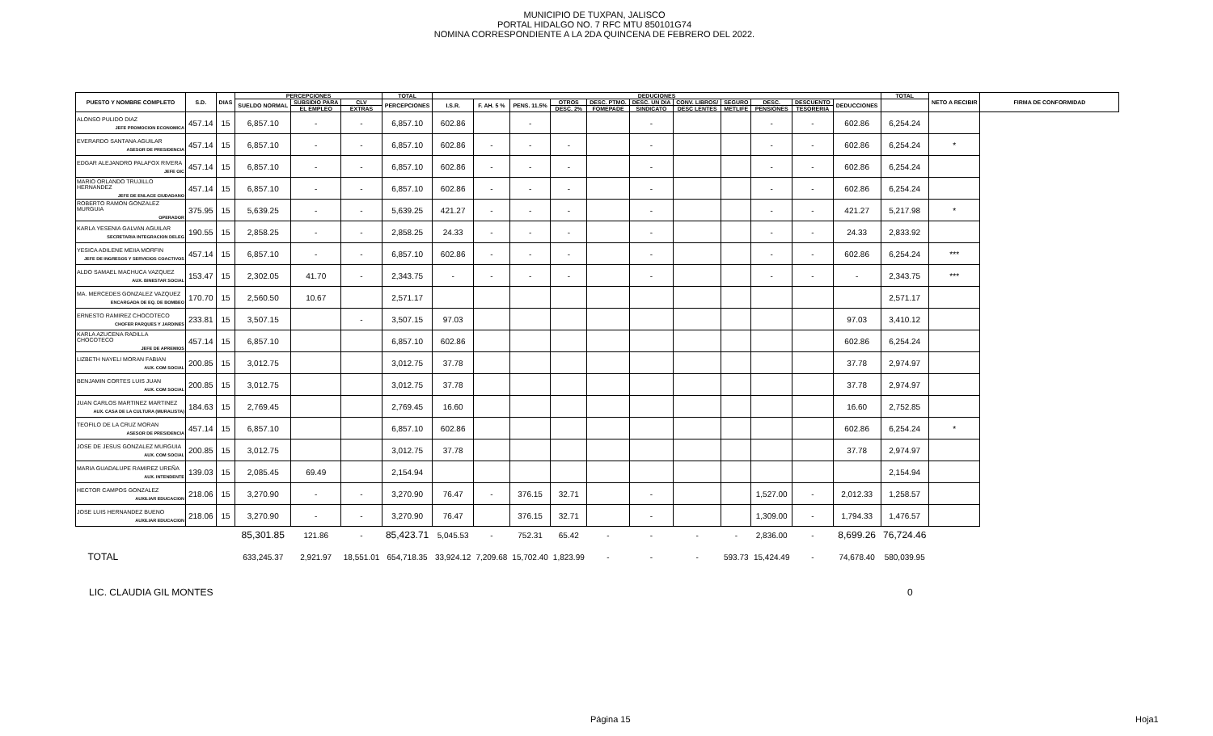MUNICIPIO DE TUXPAN, JALISCO
PORTAL HIDALGO NO. 7 RFC MTU 850101G74
NOMINA CORRESPONDIENTE A LA 2DA QUINCENA DE FEBRERO DEL 2022.
| PUESTO Y NOMBRE COMPLETO | S.D. | DIAS | PERCEPCIONES | | | TOTAL | DEDUCIONES | | | | | | | | | | | TOTAL | NETO A RECIBIR | FIRMA DE CONFORMIDAD |
| --- | --- | --- | --- | --- | --- | --- | --- | --- | --- | --- | --- | --- | --- | --- | --- | --- | --- | --- | --- | --- |
| | | | SUELDO NORMAL | SUBSIDIO PARA | CLV | PERCEPCIONES | I.S.R. | F. AH. 5 % | PENS. 11.5% | OTROS | DESC. PTMO. | DESC. UN DIA | CONV. LIBROS/ | SEGURO | DESC. | DESCUENTO | DEDUCCIONES | | | |
| | | | | EL EMPLEO | EXTRAS | | | | | DESC. 2% | FOMEPADE | SINDICATO | DESC LENTES | METLIFE | PENSIONES | TESORERIA | | | | |
| ALONSO PULIDO DIAZ JEFE PROMOCION ECONOMICA | 457.14 | 15 | 6,857.10 | - | - | 6,857.10 | 602.86 | | - | | | - | | | - | - | 602.86 | 6,254.24 | | |
| EVERARDO SANTANA AGUILAR ASESOR DE PRESIDENCIA | 457.14 | 15 | 6,857.10 | - | - | 6,857.10 | 602.86 | - | - | - | | - | | | - | - | 602.86 | 6,254.24 | * | |
| EDGAR ALEJANDRO PALAFOX RIVERA JEFE OIC | 457.14 | 15 | 6,857.10 | - | - | 6,857.10 | 602.86 | - | - | - | | - | | | - | - | 602.86 | 6,254.24 | | |
| MARIO ORLANDO TRUJILLO HERNANDEZ JEFE DE ENLACE CIUDADANO | 457.14 | 15 | 6,857.10 | - | - | 6,857.10 | 602.86 | - | - | - | | - | | | - | - | 602.86 | 6,254.24 | | |
| ROBERTO RAMON GONZALEZ MURGUIA OPERADOR | 375.95 | 15 | 5,639.25 | - | - | 5,639.25 | 421.27 | - | - | - | | - | | | - | - | 421.27 | 5,217.98 | * | |
| KARLA YESENIA GALVAN AGUILAR SECRETARIA INTEGRACION DELEG | 190.55 | 15 | 2,858.25 | - | - | 2,858.25 | 24.33 | - | - | - | | - | | | - | - | 24.33 | 2,833.92 | | |
| YESICA ADILENE MEIIA MORFIN JEFE DE INGRESOS Y SERVICIOS COACTIVOS | 457.14 | 15 | 6,857.10 | - | - | 6,857.10 | 602.86 | - | - | - | | - | | | - | - | 602.86 | 6,254.24 | *** | |
| ALDO SAMAEL MACHUCA VAZQUEZ AUX. BINESTAR SOCIAL | 153.47 | 15 | 2,302.05 | 41.70 | - | 2,343.75 | - | - | - | - | | - | | | - | - | - | 2,343.75 | *** | |
| MA. MERCEDES GONZALEZ VAZQUEZ ENCARGADA DE EQ. DE BOMBEO | 170.70 | 15 | 2,560.50 | 10.67 | | 2,571.17 | | | | | | | | | | | | 2,571.17 | | |
| ERNESTO RAMIREZ CHOCOTECO CHOFER PARQUES Y JARDINES | 233.81 | 15 | 3,507.15 | | - | 3,507.15 | 97.03 | | | | | | | | | | 97.03 | 3,410.12 | | |
| KARLA AZUCENA RADILLA CHOCOTECO JEFE DE APREMIOS | 457.14 | 15 | 6,857.10 | | | 6,857.10 | 602.86 | | | | | | | | | | 602.86 | 6,254.24 | | |
| LIZBETH NAYELI MORAN FABIAN AUX. COM SOCIAL | 200.85 | 15 | 3,012.75 | | | 3,012.75 | 37.78 | | | | | | | | | | 37.78 | 2,974.97 | | |
| BENJAMIN CORTES LUIS JUAN AUX. COM SOCIAL | 200.85 | 15 | 3,012.75 | | | 3,012.75 | 37.78 | | | | | | | | | | 37.78 | 2,974.97 | | |
| JUAN CARLOS MARTINEZ MARTINEZ AUX. CASA DE LA CULTURA (MURALISTA) | 184.63 | 15 | 2,769.45 | | | 2,769.45 | 16.60 | | | | | | | | | | 16.60 | 2,752.85 | | |
| TEOFILO DE LA CRUZ MORAN ASESOR DE PRESIDENCIA | 457.14 | 15 | 6,857.10 | | | 6,857.10 | 602.86 | | | | | | | | | | 602.86 | 6,254.24 | * | |
| JOSE DE JESUS GONZALEZ MURGUIA AUX. COM SOCIAL | 200.85 | 15 | 3,012.75 | | | 3,012.75 | 37.78 | | | | | | | | | | 37.78 | 2,974.97 | | |
| MARIA GUADALUPE RAMIREZ UREÑA AUX. INTENDENTE | 139.03 | 15 | 2,085.45 | 69.49 | | 2,154.94 | | | | | | | | | | | | 2,154.94 | | |
| HECTOR CAMPOS GONZALEZ AUXILIAR EDUCACION | 218.06 | 15 | 3,270.90 | - | - | 3,270.90 | 76.47 | - | 376.15 | 32.71 | | - | | | 1,527.00 | - | 2,012.33 | 1,258.57 | | |
| JOSE LUIS HERNANDEZ BUENO AUXILIAR EDUCACION | 218.06 | 15 | 3,270.90 | - | - | 3,270.90 | 76.47 | | 376.15 | 32.71 | | - | | | 1,309.00 | - | 1,794.33 | 1,476.57 | | |
| | | | 85,301.85 | 121.86 | - | 85,423.71 | 5,045.53 | - | 752.31 | 65.42 | - | - | - | - | 2,836.00 | - | 8,699.26 | 76,724.46 | | |
| TOTAL | | | 633,245.37 | 2,921.97 | 18,551.01 | 654,718.35 | 33,924.12 | 7,209.68 | 15,702.40 | 1,823.99 | - | - | - | 593.73 | 15,424.49 | - | 74,678.40 | 580,039.95 | | |
LIC. CLAUDIA GIL MONTES 0
Página 15 Hoja1